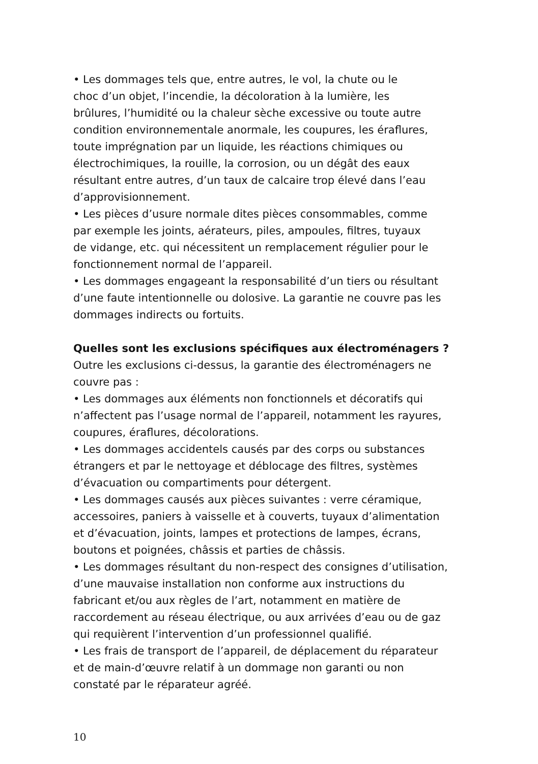• Les dommages tels que, entre autres, le vol, la chute ou le
choc d’un objet, l’incendie, la décoloration à la lumière, les
brûlures, l’humidité ou la chaleur sèche excessive ou toute autre
condition environnementale anormale, les coupures, les éraflures,
toute imprégnation par un liquide, les réactions chimiques ou
électrochimiques, la rouille, la corrosion, ou un dégât des eaux
résultant entre autres, d’un taux de calcaire trop élevé dans l’eau
d’approvisionnement.
• Les pièces d’usure normale dites pièces consommables, comme
par exemple les joints, aérateurs, piles, ampoules, filtres, tuyaux
de vidange, etc. qui nécessitent un remplacement régulier pour le
fonctionnement normal de l’appareil.
• Les dommages engageant la responsabilité d’un tiers ou résultant
d’une faute intentionnelle ou dolosive. La garantie ne couvre pas les
dommages indirects ou fortuits.
Quelles sont les exclusions spécifiques aux électroménagers ?
Outre les exclusions ci-dessus, la garantie des électroménagers ne
couvre pas :
• Les dommages aux éléments non fonctionnels et décoratifs qui
n’affectent pas l’usage normal de l’appareil, notamment les rayures,
coupures, éraflures, décolorations.
• Les dommages accidentels causés par des corps ou substances
étrangers et par le nettoyage et déblocage des filtres, systèmes
d’évacuation ou compartiments pour détergent.
• Les dommages causés aux pièces suivantes : verre céramique,
accessoires, paniers à vaisselle et à couverts, tuyaux d’alimentation
et d’évacuation, joints, lampes et protections de lampes, écrans,
boutons et poignées, châssis et parties de châssis.
• Les dommages résultant du non-respect des consignes d’utilisation,
d’une mauvaise installation non conforme aux instructions du
fabricant et/ou aux règles de l’art, notamment en matière de
raccordement au réseau électrique, ou aux arrivées d’eau ou de gaz
qui requièrent l’intervention d’un professionnel qualifié.
• Les frais de transport de l’appareil, de déplacement du réparateur
et de main-d’œuvre relatif à un dommage non garanti ou non
constaté par le réparateur agréé.
10